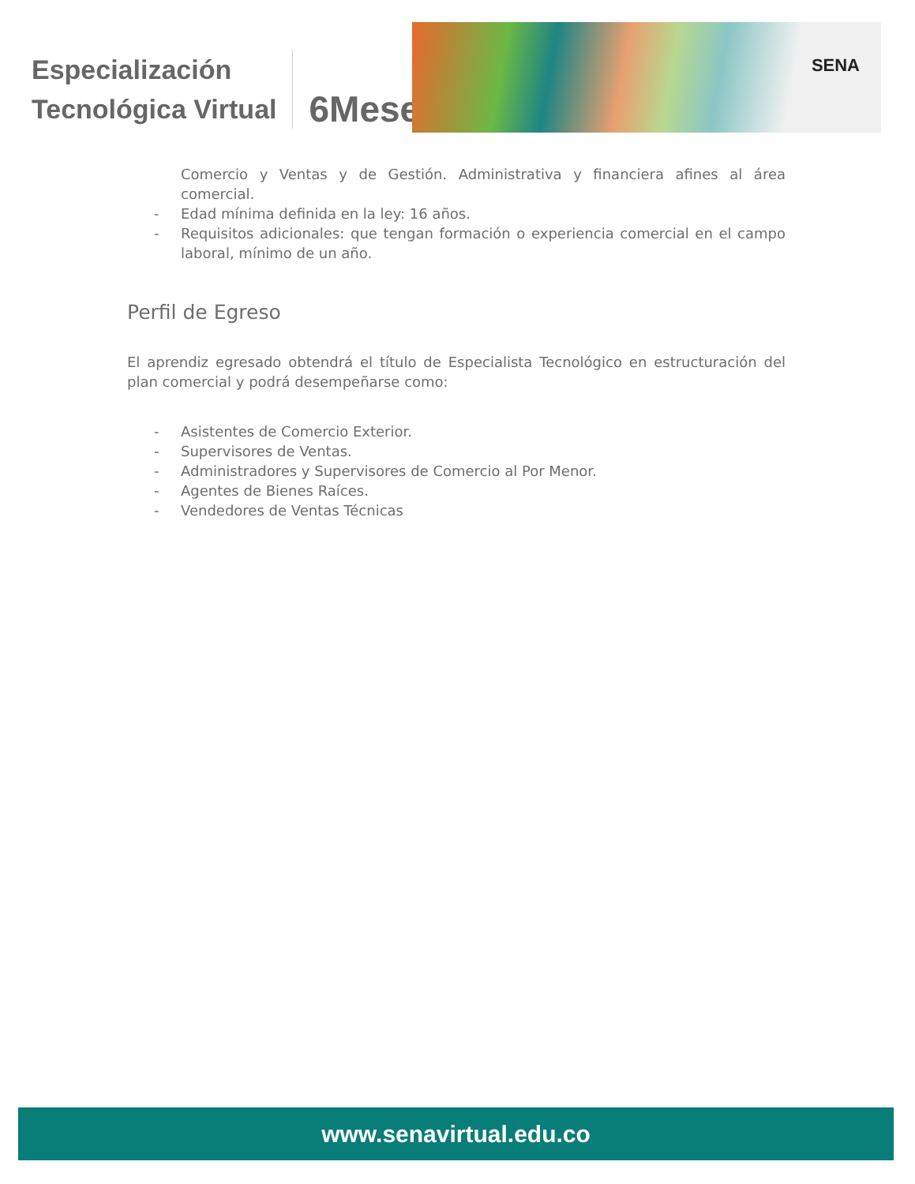Especialización
Tecnológica Virtual
6Meses
SENA
Comercio y Ventas y de Gestión. Administrativa y financiera afines al área comercial.
- Edad mínima definida en la ley: 16 años.
- Requisitos adicionales: que tengan formación o experiencia comercial en el campo laboral, mínimo de un año.
Perfil de Egreso
El aprendiz egresado obtendrá el título de Especialista Tecnológico en estructuración del plan comercial y podrá desempeñarse como:
- Asistentes de Comercio Exterior.
- Supervisores de Ventas.
- Administradores y Supervisores de Comercio al Por Menor.
- Agentes de Bienes Raíces.
- Vendedores de Ventas Técnicas
www.senavirtual.edu.co